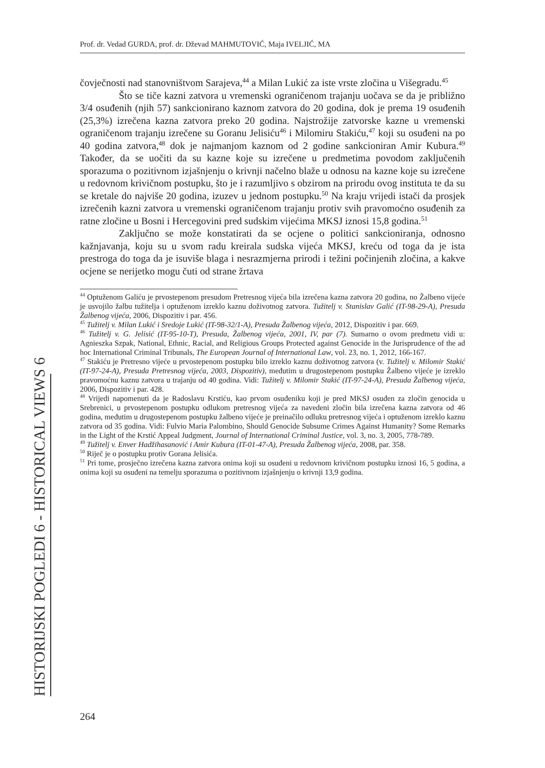Prof. dr. Vedad GURDA, prof. dr. Dževad MAHMUTOVIĆ, Maja IVELJIĆ, MA
HISTORIJSKI POGLEDI 6 - HISTORICAL VIEWS 6
čovječnosti nad stanovništvom Sarajeva,<sup>44</sup> a Milan Lukić za iste vrste zločina u Višegradu.<sup>45</sup>
Što se tiče kazni zatvora u vremenski ograničenom trajanju uočava se da je približno 3/4 osuđenih (njih 57) sankcionirano kaznom zatvora do 20 godina, dok je prema 19 osuđenih (25,3%) izrečena kazna zatvora preko 20 godina. Najstrožije zatvorske kazne u vremenski ograničenom trajanju izrečene su Goranu Jelisiću<sup>46</sup> i Milomiru Stakiću,<sup>47</sup> koji su osuđeni na po 40 godina zatvora,<sup>48</sup> dok je najmanjom kaznom od 2 godine sankcioniran Amir Kubura.<sup>49</sup> Također, da se uočiti da su kazne koje su izrečene u predmetima povodom zaključenih sporazuma o pozitivnom izjašnjenju o krivnji načelno blaže u odnosu na kazne koje su izrečene u redovnom krivičnom postupku, što je i razumljivo s obzirom na prirodu ovog instituta te da su se kretale do najviše 20 godina, izuzev u jednom postupku.<sup>50</sup> Na kraju vrijedi istači da prosjek izrečenih kazni zatvora u vremenski ograničenom trajanju protiv svih pravomoćno osuđenih za ratne zločine u Bosni i Hercegovini pred sudskim vijećima MKSJ iznosi 15,8 godina.<sup>51</sup>
Zaključno se može konstatirati da se ocjene o politici sankcioniranja, odnosno kažnjavanja, koju su u svom radu kreirala sudska vijeća MKSJ, kreću od toga da je ista prestroga do toga da je isuviše blaga i nesrazmjerna prirodi i težini počinjenih zločina, a kakve ocjene se nerijetko mogu čuti od strane žrtava
<sup>44</sup> Optuženom Galiću je prvostepenom presudom Pretresnog vijeća bila izrečena kazna zatvora 20 godina, no Žalbeno vijeće je usvojilo žalbu tužitelja i optuženom izreklo kaznu doživotnog zatvora. Tužitelj v. Stanislav Galić (IT-98-29-A), Presuda Žalbenog vijeća, 2006, Dispozitiv i par. 456.
<sup>45</sup> Tužitelj v. Milan Lukić i Sredoje Lukić (IT-98-32/1-A), Presuda Žalbenog vijeća, 2012, Dispozitiv i par. 669.
<sup>46</sup> Tužitelj v. G. Jelisić (IT-95-10-T), Presuda, Žalbenog vijeća, 2001, IV, par (7). Sumarno o ovom predmetu vidi u: Agnieszka Szpak, National, Ethnic, Racial, and Religious Groups Protected against Genocide in the Jurisprudence of the ad hoc International Criminal Tribunals, The European Journal of International Law, vol. 23, no. 1, 2012, 166-167.
<sup>47</sup> Stakiću je Pretresno vijeće u prvostepenom postupku bilo izreklo kaznu doživotnog zatvora (v. Tužitelj v. Milomir Stakić (IT-97-24-A), Presuda Pretresnog vijeća, 2003, Dispozitiv), međutim u drugostepenom postupku Žalbeno vijeće je izreklo pravomoćnu kaznu zatvora u trajanju od 40 godina. Vidi: Tužitelj v. Milomir Stakić (IT-97-24-A), Presuda Žalbenog vijeća, 2006, Dispozitiv i par. 428.
<sup>48</sup> Vrijedi napomenuti da je Radoslavu Krstiću, kao prvom osuđeniku koji je pred MKSJ osuđen za zločin genocida u Srebrenici, u prvostepenom postupku odlukom pretresnog vijeća za navedeni zločin bila izrečena kazna zatvora od 46 godina, međutim u drugostepenom postupku žalbeno vijeće je preinačilo odluku pretresnog vijeća i optuženom izreklo kaznu zatvora od 35 godina. Vidi: Fulvio Maria Palombino, Should Genocide Subsume Crimes Against Humanity? Some Remarks in the Light of the Krstić Appeal Judgment, Journal of International Criminal Justice, vol. 3, no. 3, 2005, 778-789.
<sup>49</sup> Tužitelj v. Enver Hadžihasanović i Amir Kubura (IT-01-47-A), Presuda Žalbenog vijeća, 2008, par. 358.
<sup>50</sup> Riječ je o postupku protiv Gorana Jelisića.
<sup>51</sup> Pri tome, prosječno izrečena kazna zatvora onima koji su osuđeni u redovnom krivičnom postupku iznosi 16, 5 godina, a onima koji su osuđeni na temelju sporazuma o pozitivnom izjašnjenju o krivnji 13,9 godina.
264